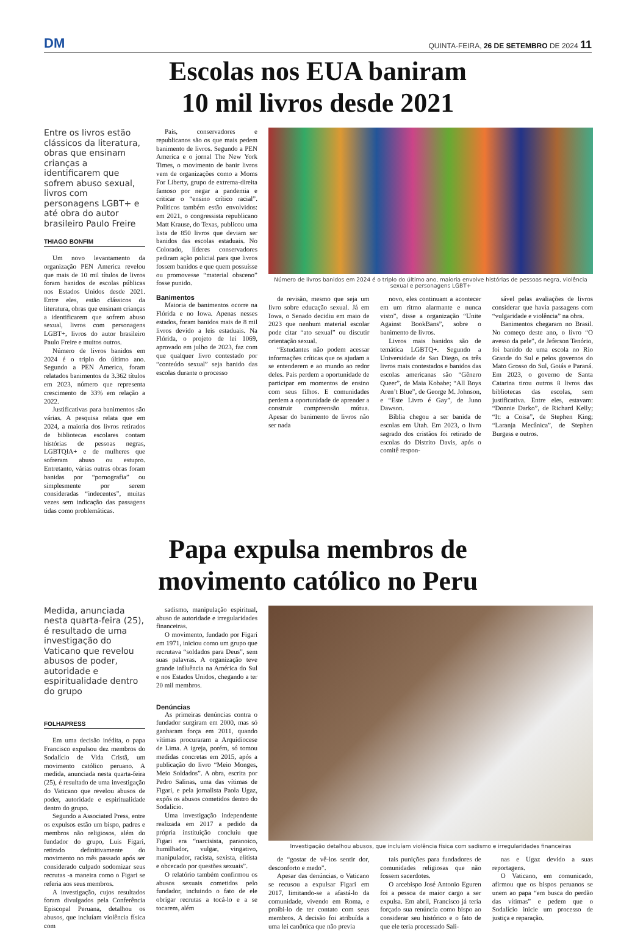DM QUINTA-FEIRA, 26 DE SETEMBRO DE 2024 11
Escolas nos EUA baniram
10 mil livros desde 2021
Entre os livros estão clássicos da literatura, obras que ensinam crianças a identificarem que sofrem abuso sexual, livros com personagens LGBT+ e até obra do autor brasileiro Paulo Freire
THIAGO BONFIM
Um novo levantamento da organização PEN America revelou que mais de 10 mil títulos de livros foram banidos de escolas públicas nos Estados Unidos desde 2021. Entre eles, estão clássicos da literatura, obras que ensinam crianças a identificarem que sofrem abuso sexual, livros com personagens LGBT+, livros do autor brasileiro Paulo Freire e muitos outros.
Número de livros banidos em 2024 é o triplo do último ano. Segundo a PEN America, foram relatados banimentos de 3.362 títulos em 2023, número que representa crescimento de 33% em relação a 2022.
Justificativas para banimentos são várias. A pesquisa relata que em 2024, a maioria dos livros retirados de bibliotecas escolares contam histórias de pessoas negras, LGBTQIA+ e de mulheres que sofreram abuso ou estupro. Entretanto, várias outras obras foram banidas por “pornografia” ou simplesmente por serem consideradas “indecentes”, muitas vezes sem indicação das passagens tidas como problemáticas.
Pais, conservadores e republicanos são os que mais pedem banimento de livros. Segundo a PEN America e o jornal The New York Times, o movimento de banir livros vem de organizações como a Moms For Liberty, grupo de extrema-direita famoso por negar a pandemia e criticar o “ensino crítico racial”. Políticos também estão envolvidos: em 2021, o congressista republicano Matt Krause, do Texas, publicou uma lista de 850 livros que deviam ser banidos das escolas estaduais. No Colorado, líderes conservadores pediram ação policial para que livros fossem banidos e que quem possuísse ou promovesse “material obsceno” fosse punido.
Banimentos
Maioria de banimentos ocorre na Flórida e no Iowa. Apenas nesses estados, foram banidos mais de 8 mil livros devido a leis estaduais. Na Flórida, o projeto de lei 1069, aprovado em julho de 2023, faz com que qualquer livro contestado por “conteúdo sexual” seja banido das escolas durante o processo
Número de livros banidos em 2024 é o triplo do último ano, maioria envolve histórias de pessoas negra, violência sexual e personagens LGBT+
de revisão, mesmo que seja um livro sobre educação sexual. Já em Iowa, o Senado decidiu em maio de 2023 que nenhum material escolar pode citar “ato sexual” ou discutir orientação sexual.
“Estudantes não podem acessar informações críticas que os ajudam a se entenderem e ao mundo ao redor deles. Pais perdem a oportunidade de participar em momentos de ensino com seus filhos. E comunidades perdem a oportunidade de aprender a construir compreensão mútua. Apesar do banimento de livros não ser nada
novo, eles continuam a acontecer em um ritmo alarmante e nunca visto”, disse a organização “Unite Against BookBans”, sobre o banimento de livros.
Livros mais banidos são de temática LGBTQ+. Segundo a Universidade de San Diego, os três livros mais contestados e banidos das escolas americanas são “Gênero Queer”, de Maia Kobabe; “All Boys Aren’t Blue”, de George M. Johnson, e “Este Livro é Gay”, de Juno Dawson.
Bíblia chegou a ser banida de escolas em Utah. Em 2023, o livro sagrado dos cristãos foi retirado de escolas do Distrito Davis, após o comitê respon-
sável pelas avaliações de livros considerar que havia passagens com “vulgaridade e violência” na obra.
Banimentos chegaram no Brasil. No começo deste ano, o livro “O avesso da pele”, de Jeferson Tenório, foi banido de uma escola no Rio Grande do Sul e pelos governos do Mato Grosso do Sul, Goiás e Paraná. Em 2023, o governo de Santa Catarina tirou outros 8 livros das bibliotecas das escolas, sem justificativa. Entre eles, estavam: “Donnie Darko”, de Richard Kelly; “It: a Coisa”, de Stephen King; “Laranja Mecânica”, de Stephen Burgess e outros.
Papa expulsa membros de
movimento católico no Peru
Medida, anunciada nesta quarta-feira (25), é resultado de uma investigação do Vaticano que revelou abusos de poder, autoridade e espiritualidade dentro do grupo
FOLHAPRESS
Em uma decisão inédita, o papa Francisco expulsou dez membros do Sodalício de Vida Cristã, um movimento católico peruano. A medida, anunciada nesta quarta-feira (25), é resultado de uma investigação do Vaticano que revelou abusos de poder, autoridade e espiritualidade dentro do grupo.
Segundo a Associated Press, entre os expulsos estão um bispo, padres e membros não religiosos, além do fundador do grupo, Luis Figari, retirado definitivamente do movimento no mês passado após ser considerado culpado sodomizar seus recrutas -a maneira como o Figari se referia aos seus membros.
A investigação, cujos resultados foram divulgados pela Conferência Episcopal Peruana, detalhou os abusos, que incluíam violência física com
sadismo, manipulação espiritual, abuso de autoridade e irregularidades financeiras.
O movimento, fundado por Figari em 1971, iniciou como um grupo que recrutava “soldados para Deus”, sem suas palavras. A organização teve grande influência na América do Sul e nos Estados Unidos, chegando a ter 20 mil membros.
Denúncias
As primeiras denúncias contra o fundador surgiram em 2000, mas só ganharam força em 2011, quando vítimas procuraram a Arquidiocese de Lima. A igreja, porém, só tomou medidas concretas em 2015, após a publicação do livro “Meio Monges, Meio Soldados”. A obra, escrita por Pedro Salinas, uma das vítimas de Figari, e pela jornalista Paola Ugaz, expôs os abusos cometidos dentro do Sodalício.
Uma investigação independente realizada em 2017 a pedido da própria instituição concluiu que Figari era “narcisista, paranoico, humilhador, vulgar, vingativo, manipulador, racista, sexista, elitista e obcecado por questões sexuais”.
O relatório também confirmou os abusos sexuais cometidos pelo fundador, incluindo o fato de ele obrigar recrutas a tocá-lo e a se tocarem, além
Investigação detalhou abusos, que incluíam violência física com sadismo e irregularidades financeiras
de “gostar de vê-los sentir dor, desconforto e medo”.
Apesar das denúncias, o Vaticano se recusou a expulsar Figari em 2017, limitando-se a afastá-lo da comunidade, vivendo em Roma, e proibi-lo de ter contato com seus membros. A decisão foi atribuída a uma lei canônica que não previa
tais punições para fundadores de comunidades religiosas que não fossem sacerdotes.
O arcebispo José Antonio Eguren foi a pessoa de maior cargo a ser expulsa. Em abril, Francisco já teria forçado sua renúncia como bispo ao considerar seu histórico e o fato de que ele teria processado Sali-
nas e Ugaz devido a suas reportagens.
O Vaticano, em comunicado, afirmou que os bispos peruanos se unem ao papa “em busca do perdão das vítimas” e pedem que o Sodalício inicie um processo de justiça e reparação.